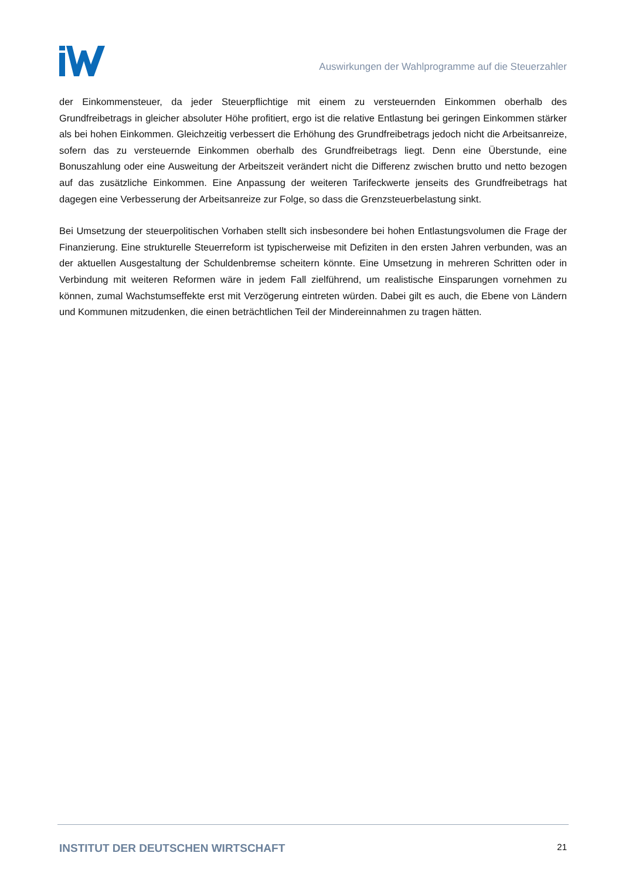Auswirkungen der Wahlprogramme auf die Steuerzahler
der Einkommensteuer, da jeder Steuerpflichtige mit einem zu versteuernden Einkommen oberhalb des Grundfreibetrags in gleicher absoluter Höhe profitiert, ergo ist die relative Entlastung bei geringen Einkommen stärker als bei hohen Einkommen. Gleichzeitig verbessert die Erhöhung des Grundfreibetrags jedoch nicht die Arbeitsanreize, sofern das zu versteuernde Einkommen oberhalb des Grundfreibetrags liegt. Denn eine Überstunde, eine Bonuszahlung oder eine Ausweitung der Arbeitszeit verändert nicht die Differenz zwischen brutto und netto bezogen auf das zusätzliche Einkommen. Eine Anpassung der weiteren Tarifeckwerte jenseits des Grundfreibetrags hat dagegen eine Verbesserung der Arbeitsanreize zur Folge, so dass die Grenzsteuerbelastung sinkt.
Bei Umsetzung der steuerpolitischen Vorhaben stellt sich insbesondere bei hohen Entlastungsvolumen die Frage der Finanzierung. Eine strukturelle Steuerreform ist typischerweise mit Defiziten in den ersten Jahren verbunden, was an der aktuellen Ausgestaltung der Schuldenbremse scheitern könnte. Eine Umsetzung in mehreren Schritten oder in Verbindung mit weiteren Reformen wäre in jedem Fall zielführend, um realistische Einsparungen vornehmen zu können, zumal Wachstumseffekte erst mit Verzögerung eintreten würden. Dabei gilt es auch, die Ebene von Ländern und Kommunen mitzudenken, die einen beträchtlichen Teil der Mindereinnahmen zu tragen hätten.
INSTITUT DER DEUTSCHEN WIRTSCHAFT 21